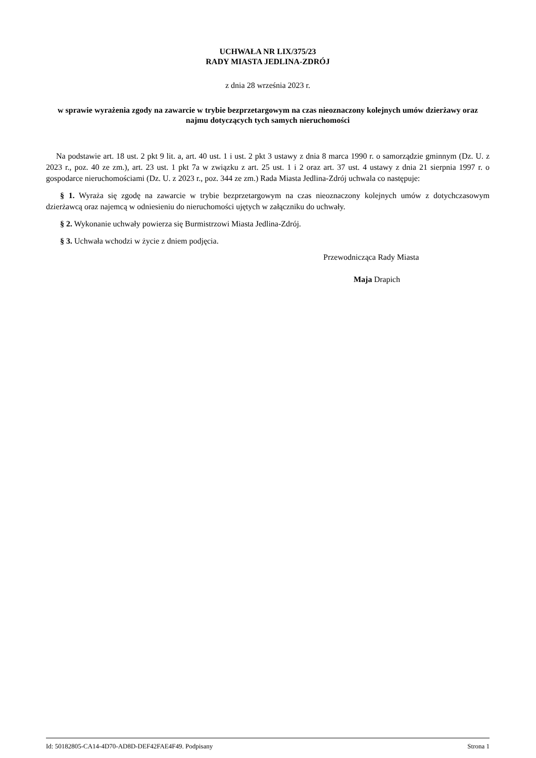UCHWAŁA NR LIX/375/23
RADY MIASTA JEDLINA-ZDRÓJ
z dnia 28 września 2023 r.
w sprawie wyrażenia zgody na zawarcie w trybie bezprzetargowym na czas nieoznaczony kolejnych umów dzierżawy oraz najmu dotyczących tych samych nieruchomości
Na podstawie art. 18 ust. 2 pkt 9 lit. a, art. 40 ust. 1 i ust. 2 pkt 3 ustawy z dnia 8 marca 1990 r. o samorządzie gminnym (Dz. U. z 2023 r., poz. 40 ze zm.), art. 23 ust. 1 pkt 7a w związku z art. 25 ust. 1 i 2 oraz art. 37 ust. 4 ustawy z dnia 21 sierpnia 1997 r. o gospodarce nieruchomościami (Dz. U. z 2023 r., poz. 344 ze zm.) Rada Miasta Jedlina-Zdrój uchwala co następuje:
§ 1. Wyraża się zgodę na zawarcie w trybie bezprzetargowym na czas nieoznaczony kolejnych umów z dotychczasowym dzierżawcą oraz najemcą w odniesieniu do nieruchomości ujętych w załączniku do uchwały.
§ 2. Wykonanie uchwały powierza się Burmistrzowi Miasta Jedlina-Zdrój.
§ 3. Uchwała wchodzi w życie z dniem podjęcia.
Przewodnicząca Rady Miasta
Maja Drapich
Id: 50182805-CA14-4D70-AD8D-DEF42FAE4F49. Podpisany Strona 1